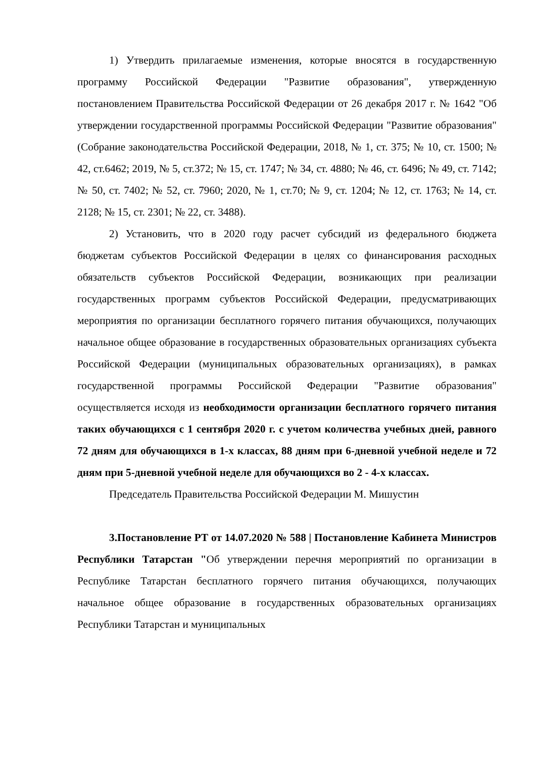1) Утвердить прилагаемые изменения, которые вносятся в государственную программу Российской Федерации "Развитие образования", утвержденную постановлением Правительства Российской Федерации от 26 декабря 2017 г. № 1642 "Об утверждении государственной программы Российской Федерации "Развитие образования" (Собрание законодательства Российской Федерации, 2018, № 1, ст. 375; № 10, ст. 1500; № 42, ст.6462; 2019, № 5, ст.372; № 15, ст. 1747; № 34, ст. 4880; № 46, ст. 6496; № 49, ст. 7142; № 50, ст. 7402; № 52, ст. 7960; 2020, № 1, ст.70; № 9, ст. 1204; № 12, ст. 1763; № 14, ст. 2128; № 15, ст. 2301; № 22, ст. 3488).
2) Установить, что в 2020 году расчет субсидий из федерального бюджета бюджетам субъектов Российской Федерации в целях со финансирования расходных обязательств субъектов Российской Федерации, возникающих при реализации государственных программ субъектов Российской Федерации, предусматривающих мероприятия по организации бесплатного горячего питания обучающихся, получающих начальное общее образование в государственных образовательных организациях субъекта Российской Федерации (муниципальных образовательных организациях), в рамках государственной программы Российской Федерации "Развитие образования" осуществляется исходя из необходимости организации бесплатного горячего питания таких обучающихся с 1 сентября 2020 г. с учетом количества учебных дней, равного 72 дням для обучающихся в 1-х классах, 88 дням при 6-дневной учебной неделе и 72 дням при 5-дневной учебной неделе для обучающихся во 2 - 4-х классах.
Председатель Правительства Российской Федерации М. Мишустин
3.Постановление РТ от 14.07.2020 № 588 | Постановление Кабинета Министров Республики Татарстан "Об утверждении перечня мероприятий по организации в Республике Татарстан бесплатного горячего питания обучающихся, получающих начальное общее образование в государственных образовательных организациях Республики Татарстан и муниципальных